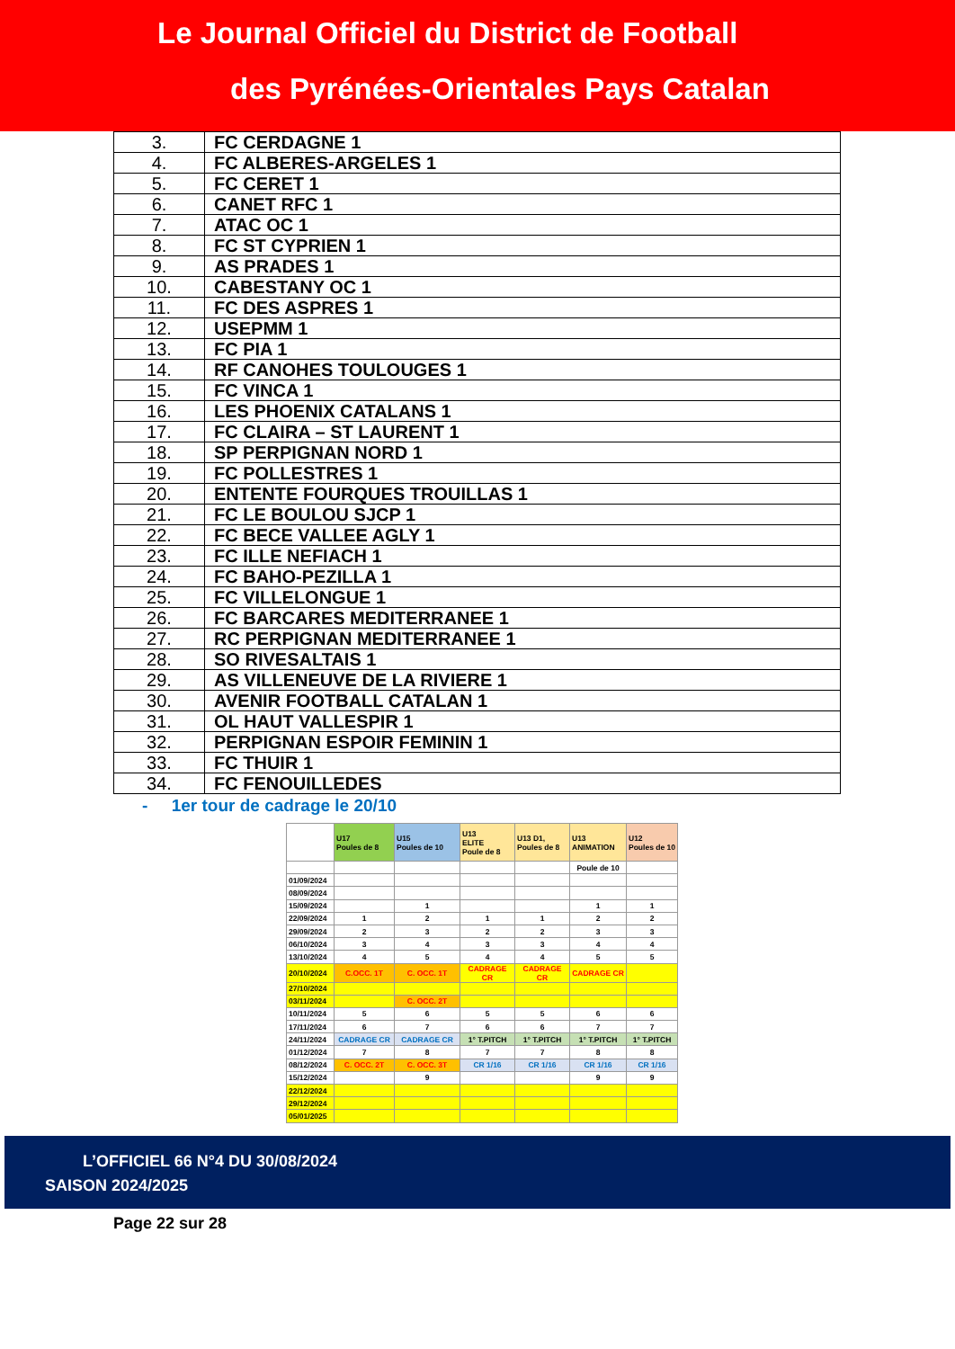Le Journal Officiel du District de Football
des Pyrénées-Orientales Pays Catalan
| 3. | FC CERDAGNE 1 |
| 4. | FC ALBERES-ARGELES 1 |
| 5. | FC CERET 1 |
| 6. | CANET RFC 1 |
| 7. | ATAC OC 1 |
| 8. | FC ST CYPRIEN 1 |
| 9. | AS PRADES 1 |
| 10. | CABESTANY OC 1 |
| 11. | FC DES ASPRES 1 |
| 12. | USEPMM 1 |
| 13. | FC PIA 1 |
| 14. | RF CANOHES TOULOUGES 1 |
| 15. | FC VINCA 1 |
| 16. | LES PHOENIX CATALANS 1 |
| 17. | FC CLAIRA – ST LAURENT 1 |
| 18. | SP PERPIGNAN NORD 1 |
| 19. | FC POLLESTRES 1 |
| 20. | ENTENTE FOURQUES TROUILLAS 1 |
| 21. | FC LE BOULOU SJCP 1 |
| 22. | FC BECE VALLEE AGLY 1 |
| 23. | FC ILLE NEFIACH 1 |
| 24. | FC BAHO-PEZILLA 1 |
| 25. | FC VILLELONGUE 1 |
| 26. | FC BARCARES MEDITERRANEE 1 |
| 27. | RC PERPIGNAN MEDITERRANEE 1 |
| 28. | SO RIVESALTAIS 1 |
| 29. | AS VILLENEUVE DE LA RIVIERE 1 |
| 30. | AVENIR FOOTBALL CATALAN 1 |
| 31. | OL HAUT VALLESPIR 1 |
| 32. | PERPIGNAN ESPOIR FEMININ 1 |
| 33. | FC THUIR 1 |
| 34. | FC FENOUILLEDES |
- 1er tour de cadrage le 20/10
| | U17 Poules de 8 | U15 Poules de 10 | U13 ELITE Poule de 8 | U13 D1, Poules de 8 | U13 ANIMATION | U12 Poules de 10 |
| | | | | | Poule de 10 | |
| 01/09/2024 | | | | | | |
| 08/09/2024 | | | | | | |
| 15/09/2024 | | 1 | | | 1 | 1 |
| 22/09/2024 | 1 | 2 | 1 | 1 | 2 | 2 |
| 29/09/2024 | 2 | 3 | 2 | 2 | 3 | 3 |
| 06/10/2024 | 3 | 4 | 3 | 3 | 4 | 4 |
| 13/10/2024 | 4 | 5 | 4 | 4 | 5 | 5 |
| 20/10/2024 | C.OCC. 1T | C. OCC. 1T | CADRAGE CR | CADRAGE CR | CADRAGE CR | |
| 27/10/2024 | | | | | | |
| 03/11/2024 | | C. OCC. 2T | | | | |
| 10/11/2024 | 5 | 6 | 5 | 5 | 6 | 6 |
| 17/11/2024 | 6 | 7 | 6 | 6 | 7 | 7 |
| 24/11/2024 | CADRAGE CR | CADRAGE CR | 1° T.PITCH | 1° T.PITCH | 1° T.PITCH | 1° T.PITCH |
| 01/12/2024 | 7 | 8 | 7 | 7 | 8 | 8 |
| 08/12/2024 | C. OCC. 2T | C. OCC. 3T | CR 1/16 | CR 1/16 | CR 1/16 | CR 1/16 |
| 15/12/2024 | | 9 | | | 9 | 9 |
| 22/12/2024 | | | | | | |
| 29/12/2024 | | | | | | |
| 05/01/2025 | | | | | | |
L’OFFICIEL 66 N°4 DU 30/08/2024
SAISON 2024/2025
Page 22 sur 28